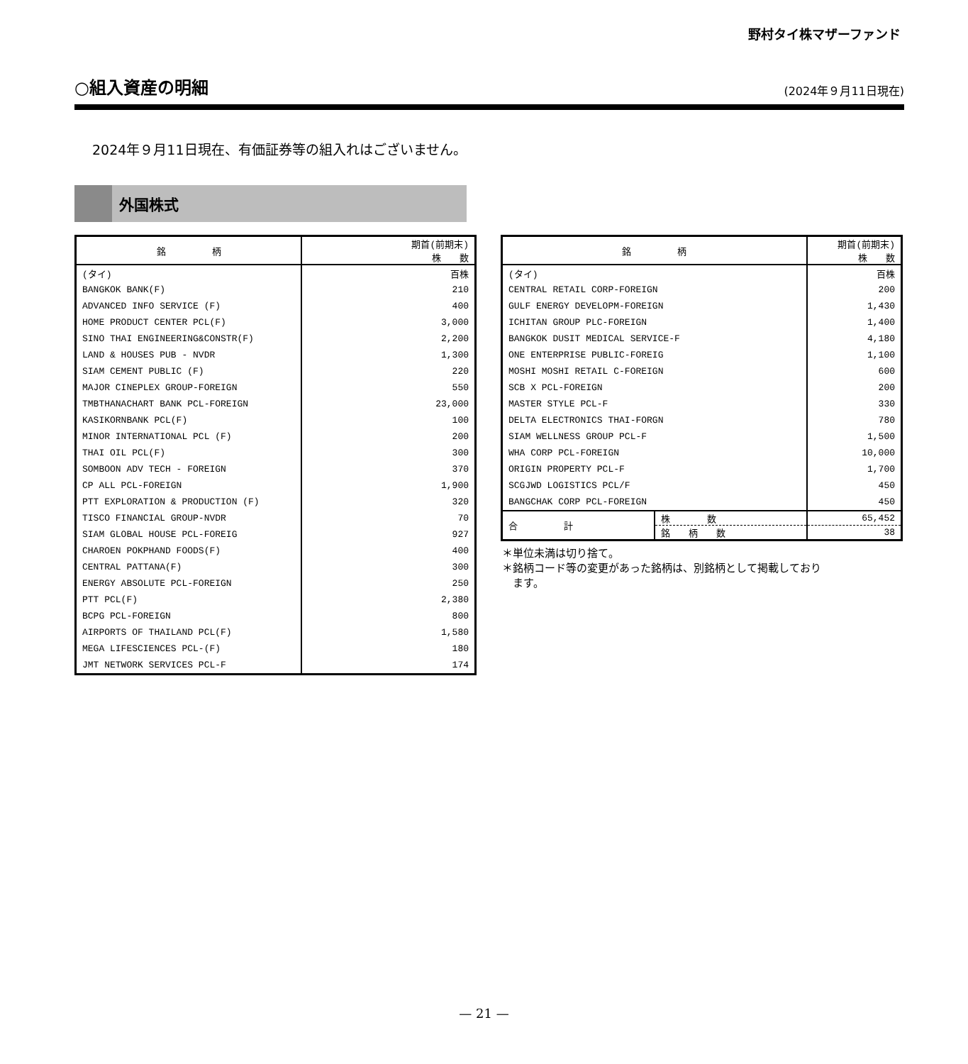野村タイ株マザーファンド
○組入資産の明細
(2024年９月11日現在)
2024年９月11日現在、有価証券等の組入れはございません。
外国株式
| 銘 柄 | 期首(前期末) 株 数 |
| --- | --- |
| (タイ) | 百株 |
| BANGKOK BANK(F) | 210 |
| ADVANCED INFO SERVICE (F) | 400 |
| HOME PRODUCT CENTER PCL(F) | 3,000 |
| SINO THAI ENGINEERING&CONSTR(F) | 2,200 |
| LAND & HOUSES PUB - NVDR | 1,300 |
| SIAM CEMENT PUBLIC (F) | 220 |
| MAJOR CINEPLEX GROUP-FOREIGN | 550 |
| TMBTHANACHART BANK PCL-FOREIGN | 23,000 |
| KASIKORNBANK PCL(F) | 100 |
| MINOR INTERNATIONAL PCL (F) | 200 |
| THAI OIL PCL(F) | 300 |
| SOMBOON ADV TECH - FOREIGN | 370 |
| CP ALL PCL-FOREIGN | 1,900 |
| PTT EXPLORATION & PRODUCTION (F) | 320 |
| TISCO FINANCIAL GROUP-NVDR | 70 |
| SIAM GLOBAL HOUSE PCL-FOREIG | 927 |
| CHAROEN POKPHAND FOODS(F) | 400 |
| CENTRAL PATTANA(F) | 300 |
| ENERGY ABSOLUTE PCL-FOREIGN | 250 |
| PTT PCL(F) | 2,380 |
| BCPG PCL-FOREIGN | 800 |
| AIRPORTS OF THAILAND PCL(F) | 1,580 |
| MEGA LIFESCIENCES PCL-(F) | 180 |
| JMT NETWORK SERVICES PCL-F | 174 |
| 銘 柄 | | 期首(前期末) 株 数 |
| --- | --- | --- |
| (タイ) | | 百株 |
| CENTRAL RETAIL CORP-FOREIGN | | 200 |
| GULF ENERGY DEVELOPM-FOREIGN | | 1,430 |
| ICHITAN GROUP PLC-FOREIGN | | 1,400 |
| BANGKOK DUSIT MEDICAL SERVICE-F | | 4,180 |
| ONE ENTERPRISE PUBLIC-FOREIG | | 1,100 |
| MOSHI MOSHI RETAIL C-FOREIGN | | 600 |
| SCB X PCL-FOREIGN | | 200 |
| MASTER STYLE PCL-F | | 330 |
| DELTA ELECTRONICS THAI-FORGN | | 780 |
| SIAM WELLNESS GROUP PCL-F | | 1,500 |
| WHA CORP PCL-FOREIGN | | 10,000 |
| ORIGIN PROPERTY PCL-F | | 1,700 |
| SCGJWD LOGISTICS PCL/F | | 450 |
| BANGCHAK CORP PCL-FOREIGN | | 450 |
| 合 計 | 株 数 | 65,452 |
| | 銘 柄 数 | 38 |
＊単位未満は切り捨て。
＊銘柄コード等の変更があった銘柄は、別銘柄として掲載しており
　ます。
— 21 —